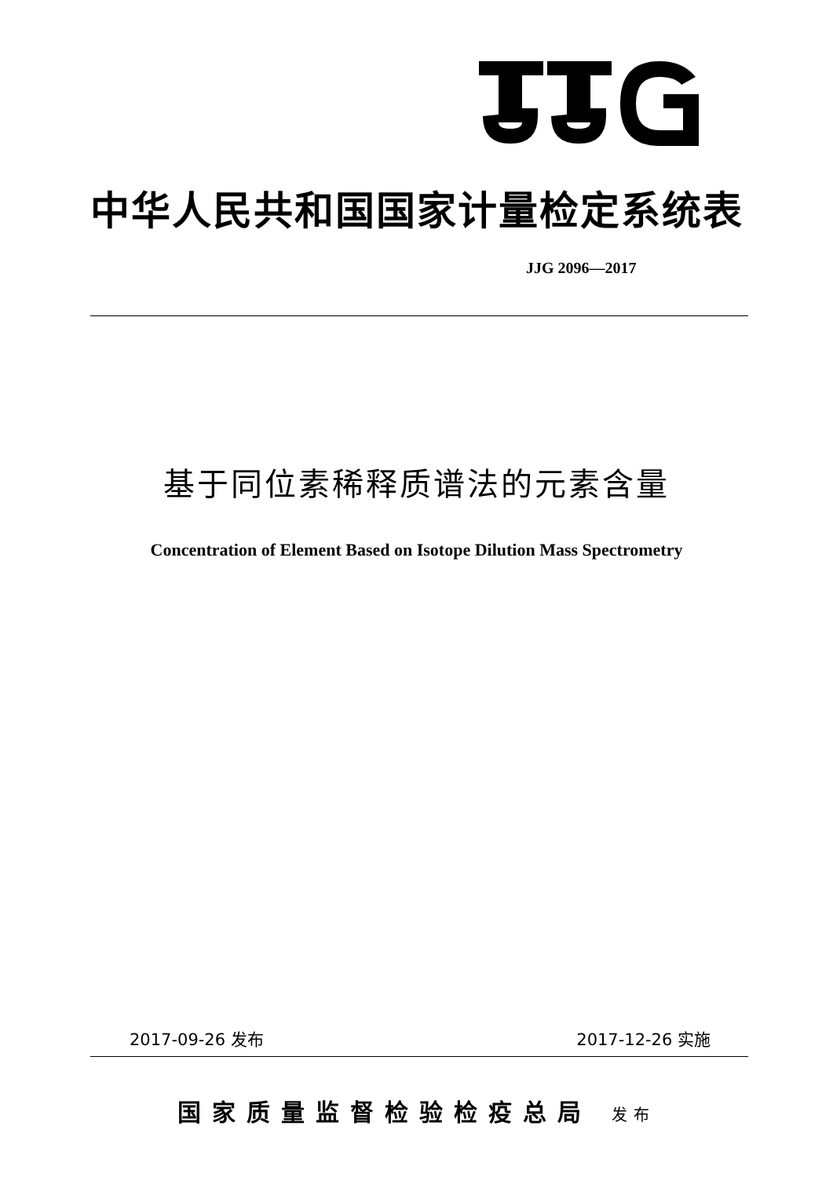中华人民共和国国家计量检定系统表
JJG 2096—2017
基于同位素稀释质谱法的元素含量
Concentration of Element Based on Isotope Dilution Mass Spectrometry
2017-09-26 发布 2017-12-26 实施
国家质量监督检验检疫总局 发布